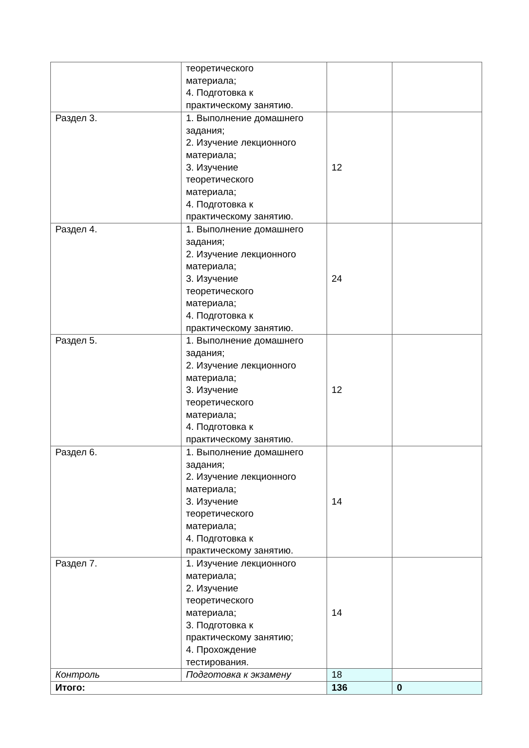| | теоретического материала; 4. Подготовка к практическому занятию. | | |
| Раздел 3. | 1. Выполнение домашнего задания; 2. Изучение лекционного материала; 3. Изучение теоретического материала; 4. Подготовка к практическому занятию. | 12 | |
| Раздел 4. | 1. Выполнение домашнего задания; 2. Изучение лекционного материала; 3. Изучение теоретического материала; 4. Подготовка к практическому занятию. | 24 | |
| Раздел 5. | 1. Выполнение домашнего задания; 2. Изучение лекционного материала; 3. Изучение теоретического материала; 4. Подготовка к практическому занятию. | 12 | |
| Раздел 6. | 1. Выполнение домашнего задания; 2. Изучение лекционного материала; 3. Изучение теоретического материала; 4. Подготовка к практическому занятию. | 14 | |
| Раздел 7. | 1. Изучение лекционного материала; 2. Изучение теоретического материала; 3. Подготовка к практическому занятию; 4. Прохождение тестирования. | 14 | |
| Контроль | Подготовка к экзамену | 18 | |
| Итого: | | 136 | 0 |